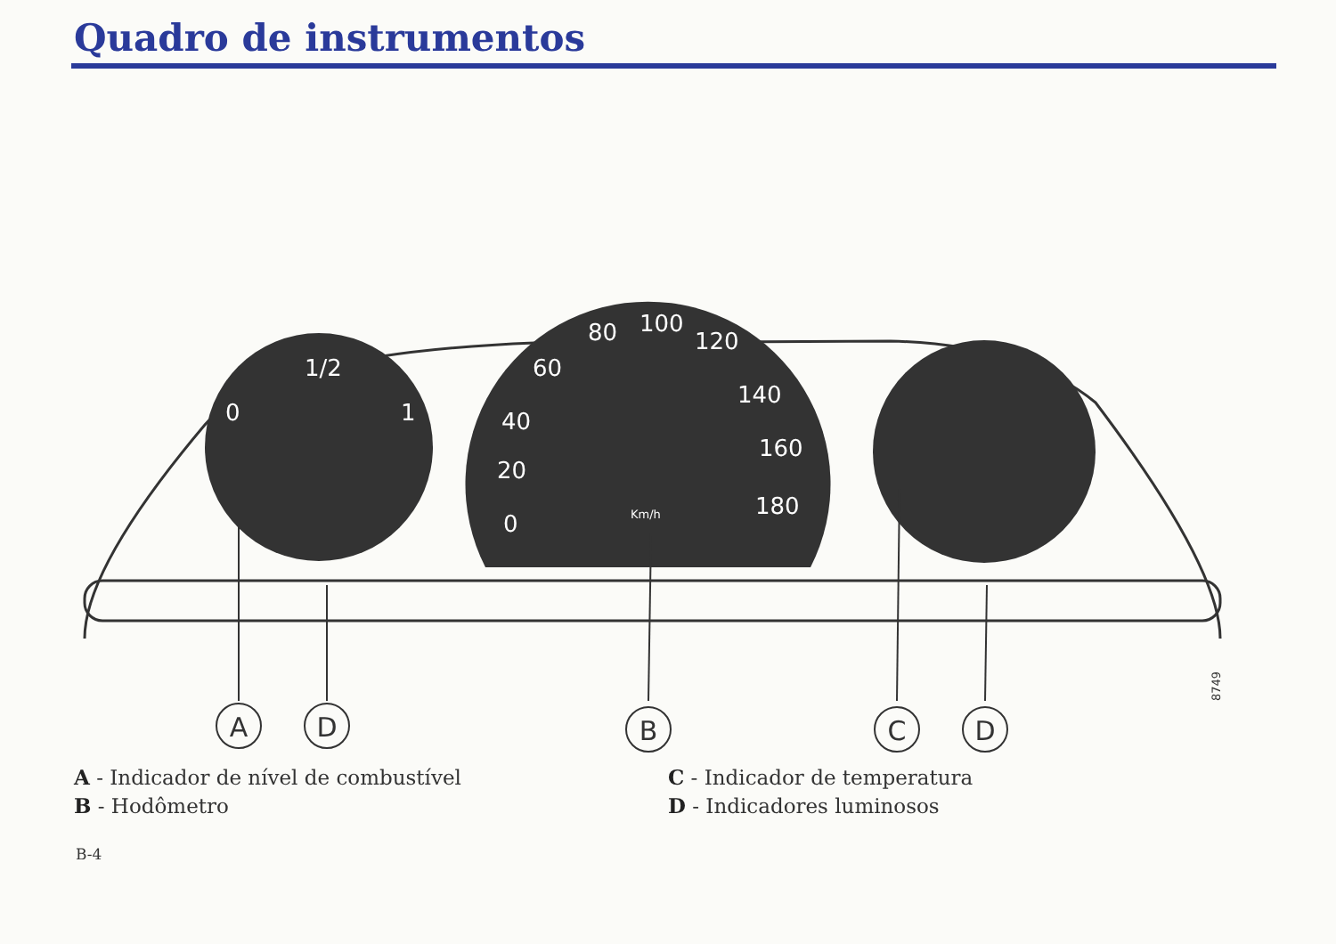Quadro de instrumentos
0
1/2
1
0
20
40
60
80
100
120
140
160
180
Km/h
A
D
B
C
D
8749
A - Indicador de nível de combustível
B - Hodômetro
C - Indicador de temperatura
D - Indicadores luminosos
B-4